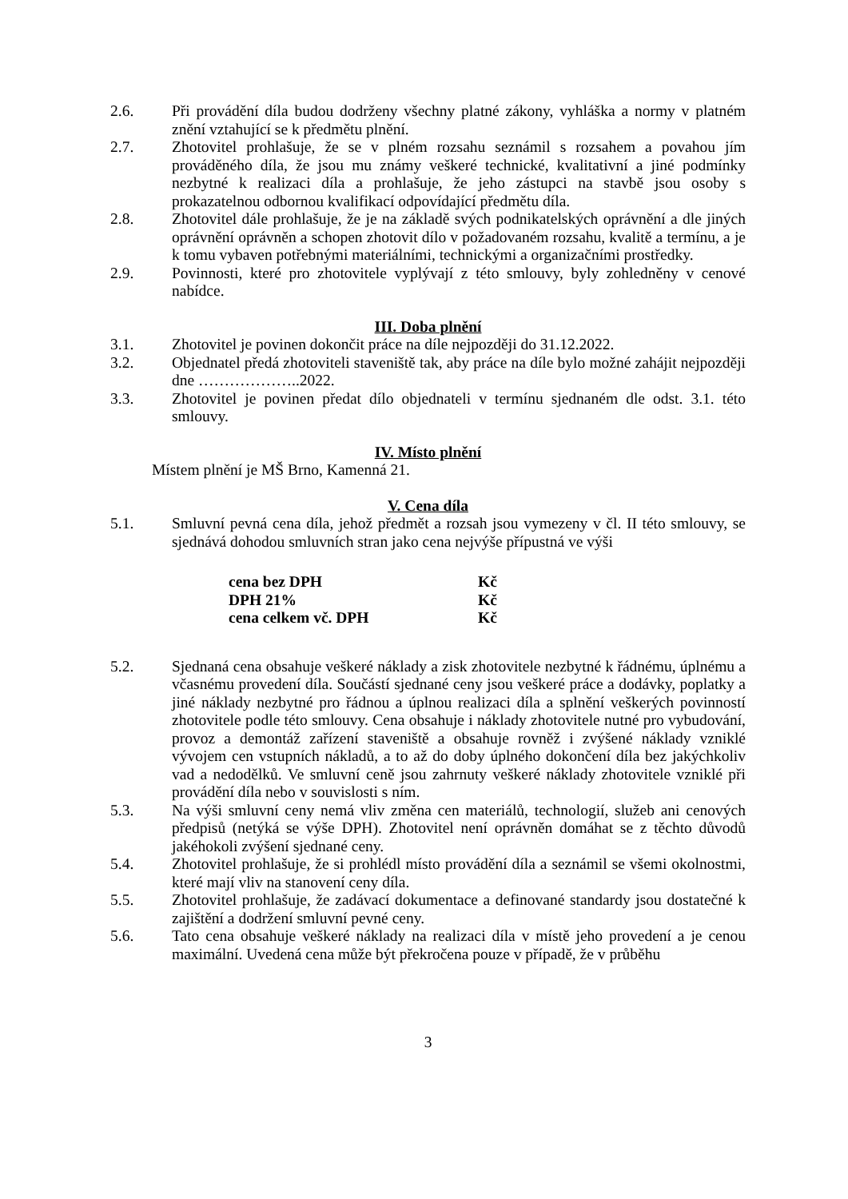2.6. Při provádění díla budou dodrženy všechny platné zákony, vyhláška a normy v platném znění vztahující se k předmětu plnění.
2.7. Zhotovitel prohlašuje, že se v plném rozsahu seznámil s rozsahem a povahou jím prováděného díla, že jsou mu známy veškeré technické, kvalitativní a jiné podmínky nezbytné k realizaci díla a prohlašuje, že jeho zástupci na stavbě jsou osoby s prokazatelnou odbornou kvalifikací odpovídající předmětu díla.
2.8. Zhotovitel dále prohlašuje, že je na základě svých podnikatelských oprávnění a dle jiných oprávnění oprávněn a schopen zhotovit dílo v požadovaném rozsahu, kvalitě a termínu, a je k tomu vybaven potřebnými materiálními, technickými a organizačními prostředky.
2.9. Povinnosti, které pro zhotovitele vyplývají z této smlouvy, byly zohledněny v cenové nabídce.
III. Doba plnění
3.1. Zhotovitel je povinen dokončit práce na díle nejpozději do 31.12.2022.
3.2. Objednatel předá zhotoviteli staveniště tak, aby práce na díle bylo možné zahájit nejpozději dne ………………..2022.
3.3. Zhotovitel je povinen předat dílo objednateli v termínu sjednaném dle odst. 3.1. této smlouvy.
IV. Místo plnění
Místem plnění je MŠ Brno, Kamenná 21.
V. Cena díla
5.1. Smluvní pevná cena díla, jehož předmět a rozsah jsou vymezeny v čl. II této smlouvy, se sjednává dohodou smluvních stran jako cena nejvýše přípustná ve výši
cena bez DPH Kč
DPH 21% Kč
cena celkem vč. DPH Kč
5.2. Sjednaná cena obsahuje veškeré náklady a zisk zhotovitele nezbytné k řádnému, úplnému a včasnému provedení díla. Součástí sjednané ceny jsou veškeré práce a dodávky, poplatky a jiné náklady nezbytné pro řádnou a úplnou realizaci díla a splnění veškerých povinností zhotovitele podle této smlouvy. Cena obsahuje i náklady zhotovitele nutné pro vybudování, provoz a demontáž zařízení staveniště a obsahuje rovněž i zvýšené náklady vzniklé vývojem cen vstupních nákladů, a to až do doby úplného dokončení díla bez jakýchkoliv vad a nedodělků. Ve smluvní ceně jsou zahrnuty veškeré náklady zhotovitele vzniklé při provádění díla nebo v souvislosti s ním.
5.3. Na výši smluvní ceny nemá vliv změna cen materiálů, technologií, služeb ani cenových předpisů (netýká se výše DPH). Zhotovitel není oprávněn domáhat se z těchto důvodů jakéhokoli zvýšení sjednané ceny.
5.4. Zhotovitel prohlašuje, že si prohlédl místo provádění díla a seznámil se všemi okolnostmi, které mají vliv na stanovení ceny díla.
5.5. Zhotovitel prohlašuje, že zadávací dokumentace a definované standardy jsou dostatečné k zajištění a dodržení smluvní pevné ceny.
5.6. Tato cena obsahuje veškeré náklady na realizaci díla v místě jeho provedení a je cenou maximální. Uvedená cena může být překročena pouze v případě, že v průběhu
3